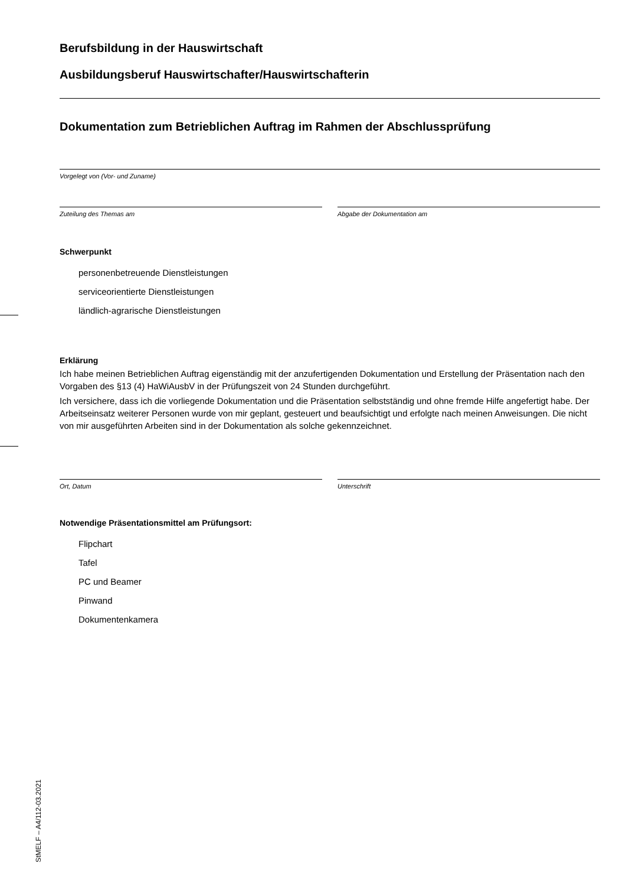Berufsbildung in der Hauswirtschaft
Ausbildungsberuf Hauswirtschafter/Hauswirtschafterin
Dokumentation zum Betrieblichen Auftrag im Rahmen der Abschlussprüfung
Vorgelegt von (Vor- und Zuname)
Zuteilung des Themas am Abgabe der Dokumentation am
Schwerpunkt
personenbetreuende Dienstleistungen
serviceorientierte Dienstleistungen
ländlich-agrarische Dienstleistungen
Erklärung
Ich habe meinen Betrieblichen Auftrag eigenständig mit der anzufertigenden Dokumentation und Erstellung der Präsentation nach den Vorgaben des §13 (4) HaWiAusbV in der Prüfungszeit von 24 Stunden durchgeführt.
Ich versichere, dass ich die vorliegende Dokumentation und die Präsentation selbstständig und ohne fremde Hilfe angefertigt habe. Der Arbeitseinsatz weiterer Personen wurde von mir geplant, gesteuert und beaufsichtigt und erfolgte nach meinen Anweisungen. Die nicht von mir ausgeführten Arbeiten sind in der Dokumentation als solche gekennzeichnet.
Ort, Datum Unterschrift
Notwendige Präsentationsmittel am Prüfungsort:
Flipchart
Tafel
PC und Beamer
Pinwand
Dokumentenkamera
StMELF – A4/112-03.2021